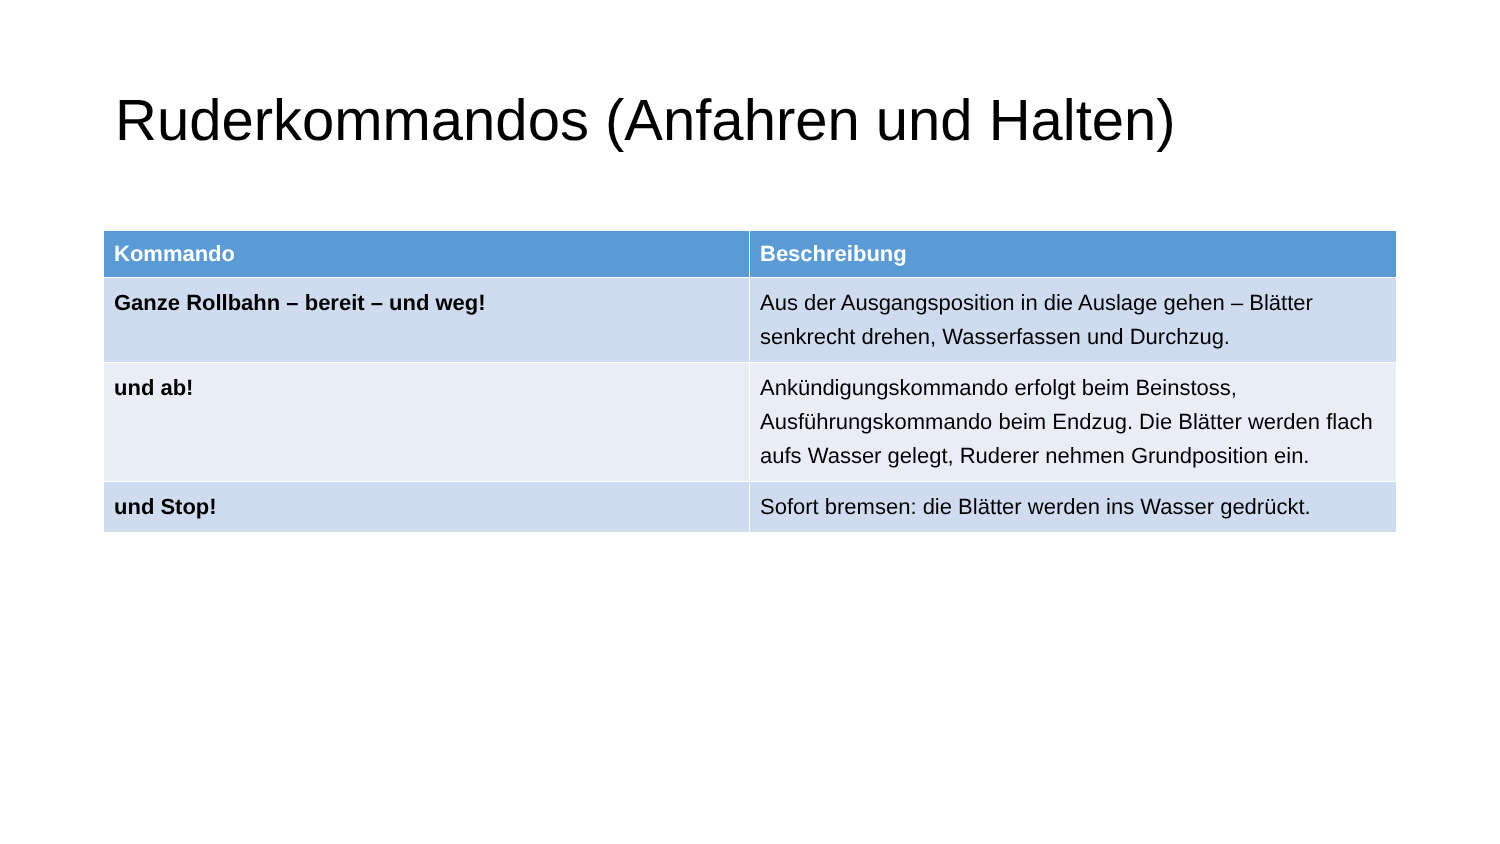Ruderkommandos (Anfahren und Halten)
| Kommando | Beschreibung |
| --- | --- |
| Ganze Rollbahn – bereit – und weg! | Aus der Ausgangsposition in die Auslage gehen – Blätter senkrecht drehen, Wasserfassen und Durchzug. |
| und ab! | Ankündigungskommando erfolgt beim Beinstoss, Ausführungskommando beim Endzug. Die Blätter werden flach aufs Wasser gelegt, Ruderer nehmen Grundposition ein. |
| und Stop! | Sofort bremsen: die Blätter werden ins Wasser gedrückt. |